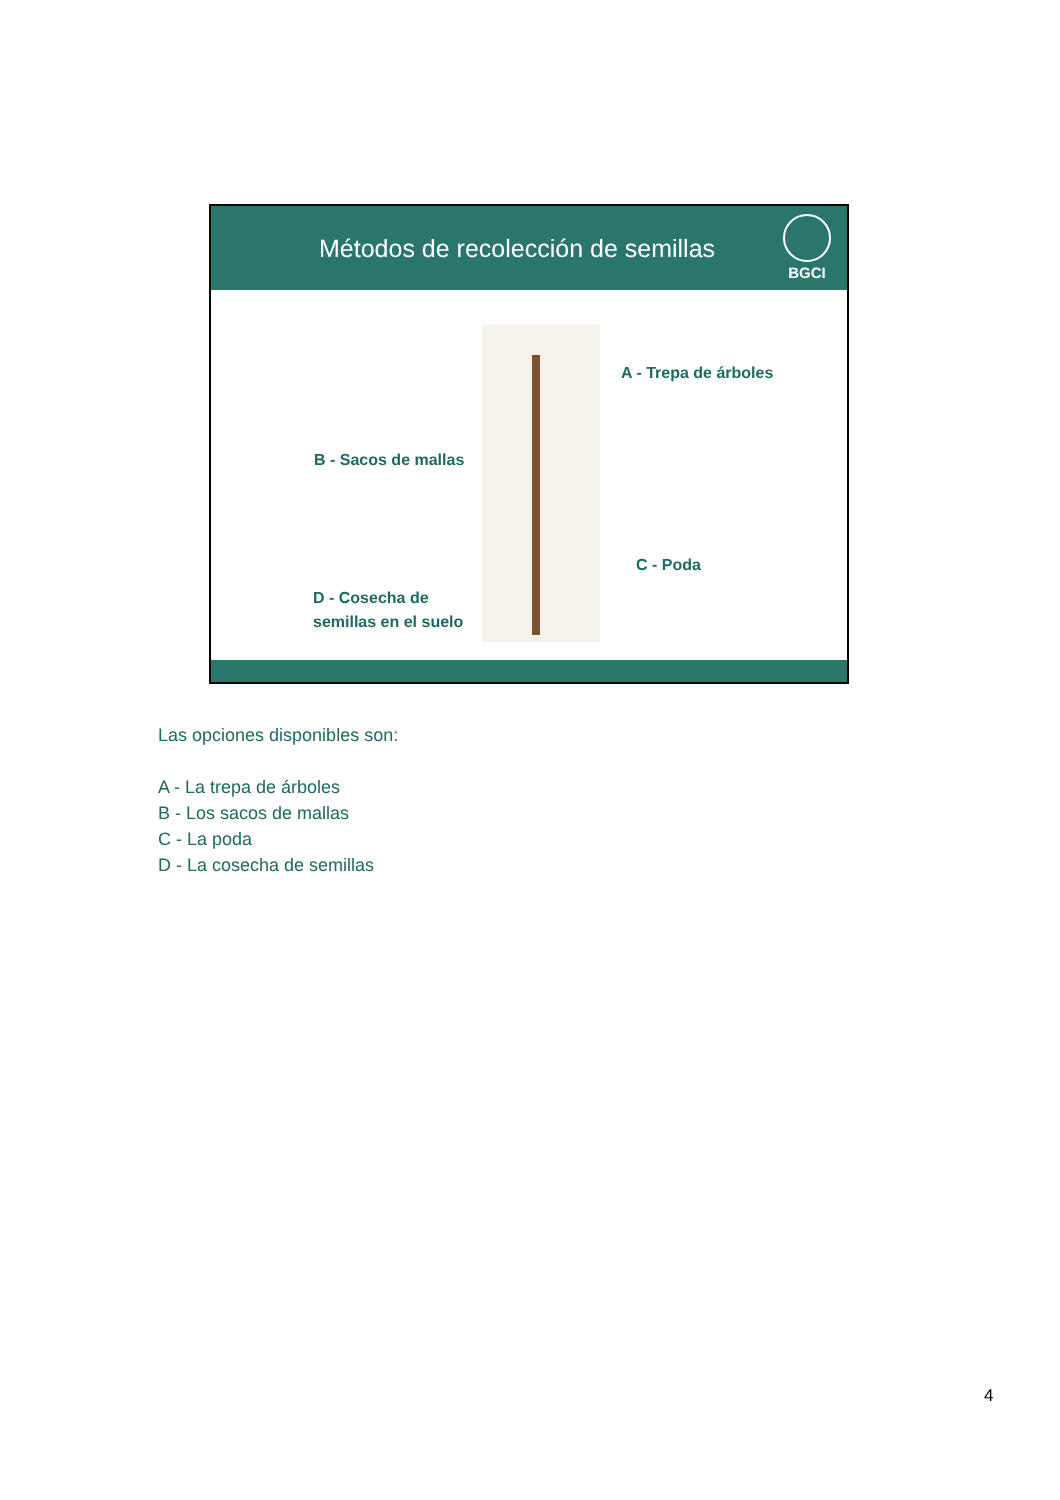Métodos de recolección de semillas
BGCI
A - Trepa de árboles
B - Sacos de mallas
C - Poda
D - Cosecha de
semillas en el suelo
Las opciones disponibles son:
A - La trepa de árboles
B - Los sacos de mallas
C - La poda
D - La cosecha de semillas
4